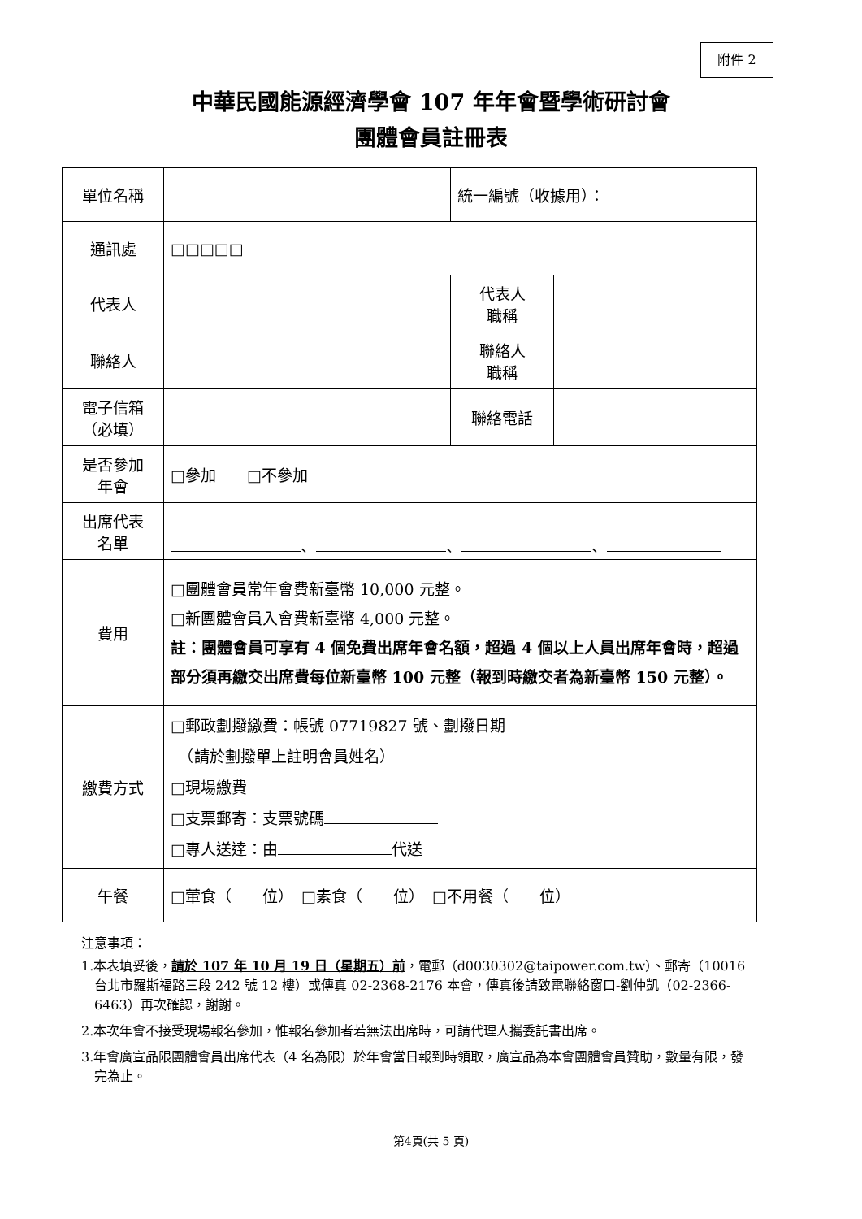附件 2
中華民國能源經濟學會 107 年年會暨學術研討會
團體會員註冊表
| 單位名稱 | | 統一編號（收據用）： | |
| 通訊處 | □□□□□ | | |
| 代表人 | | 代表人 職稱 | |
| 聯絡人 | | 聯絡人 職稱 | |
| 電子信箱 （必填） | | 聯絡電話 | |
| 是否參加 年會 | □參加 □ 不參加 | | |
| 出席代表 名單 | 、 、 、 | | |
| 費用 | □團體會員常年會費新臺幣 10,000 元整。 □新團體會員入會費新臺幣 4,000 元整。 註：團體會員可享有 4 個免費出席年會名額，超過 4 個以上人員出席年會時，超過部分須再繳交出席費每位新臺幣 100 元整（報到時繳交者為新臺幣 150 元整）。 | | |
| 繳費方式 | □郵政劃撥繳費：帳號 07719827 號、劃撥日期 （請於劃撥單上註明會員姓名） □現場繳費 □支票郵寄：支票號碼 □專人送達：由 代送 | | |
| 午餐 | □葷食（ 位） □素食（ 位） □不用餐（ 位） | | |
注意事項：
1.本表填妥後，請於 107 年 10 月 19 日（星期五）前，電郵（d0030302@taipower.com.tw）、郵寄（10016 台北市羅斯福路三段 242 號 12 樓）或傳真 02-2368-2176 本會，傳真後請致電聯絡窗口-劉仲凱（02-2366-6463）再次確認，謝謝。
2.本次年會不接受現場報名參加，惟報名參加者若無法出席時，可請代理人攜委託書出席。
3.年會廣宣品限團體會員出席代表（4 名為限）於年會當日報到時領取，廣宣品為本會團體會員贊助，數量有限，發完為止。
第4頁(共 5 頁)